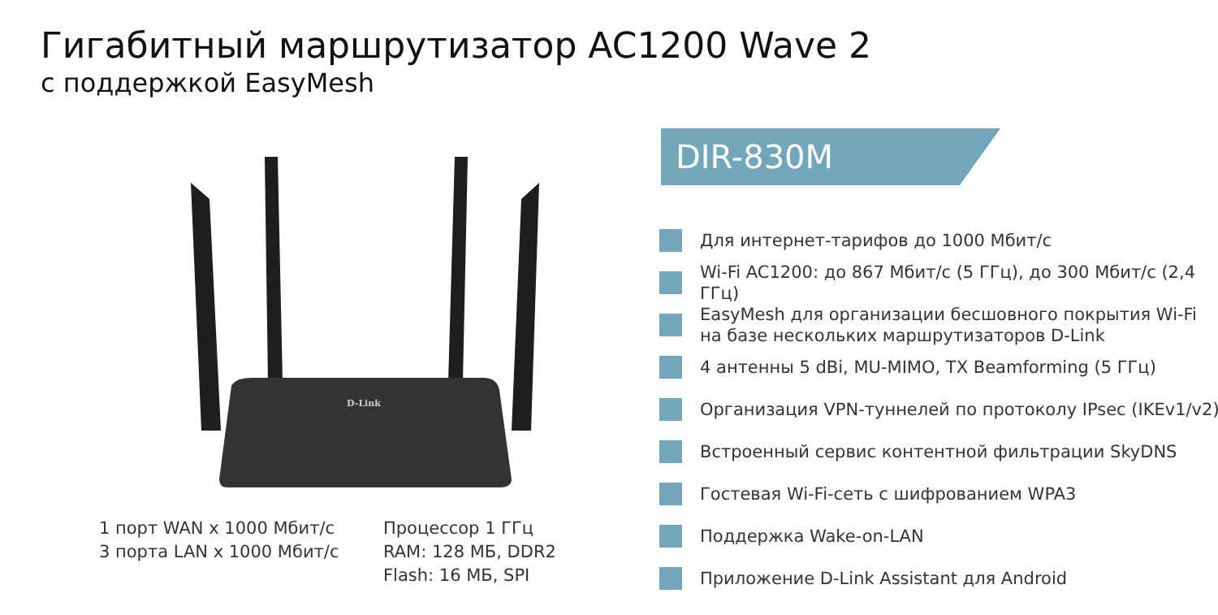Гигабитный маршрутизатор AC1200 Wave 2
с поддержкой EasyMesh
D-Link
DIR-830M
Для интернет-тарифов до 1000 Мбит/с
Wi-Fi AC1200: до 867 Мбит/с (5 ГГц), до 300 Мбит/с (2,4 ГГц)
EasyMesh для организации бесшовного покрытия Wi-Fi на базе нескольких маршрутизаторов D-Link
4 антенны 5 dBi, MU-MIMO, TX Beamforming (5 ГГц)
Организация VPN-туннелей по протоколу IPsec (IKEv1/v2)
Встроенный сервис контентной фильтрации SkyDNS
Гостевая Wi-Fi-сеть с шифрованием WPA3
Поддержка Wake-on-LAN
Приложение D-Link Assistant для Android
1 порт WAN x 1000 Мбит/с
3 порта LAN x 1000 Мбит/с
Процессор 1 ГГц
RAM: 128 МБ, DDR2
Flash: 16 МБ, SPI